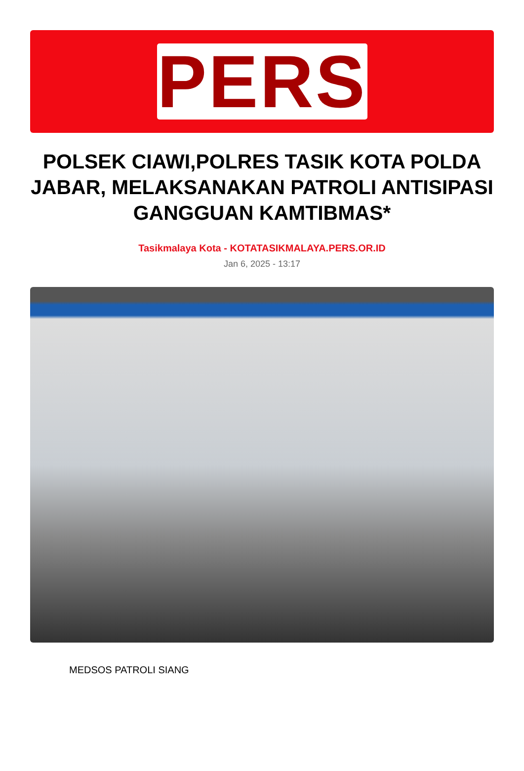PERS
POLSEK CIAWI,POLRES TASIK KOTA POLDA JABAR, MELAKSANAKAN PATROLI ANTISIPASI GANGGUAN KAMTIBMAS*
Tasikmalaya Kota - KOTATASIKMALAYA.PERS.OR.ID
Jan 6, 2025 - 13:17
MEDSOS PATROLI SIANG